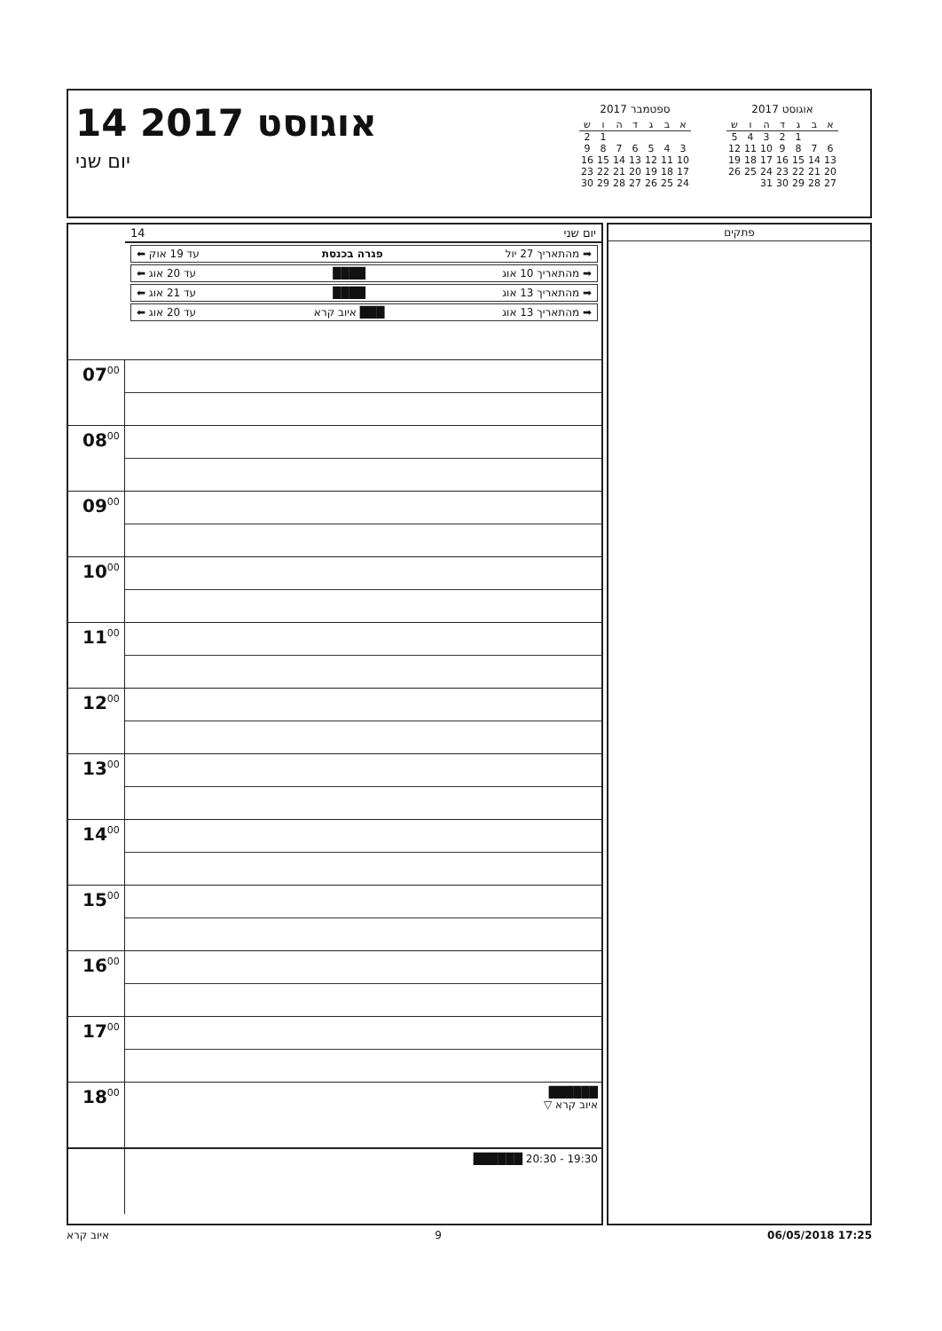14 אוגוסט 2017
יום שני
ספטמבר 2017
| א | ב | ג | ד | ה | ו | ש |
| --- | --- | --- | --- | --- | --- | --- |
| | | | | | 1 | 2 |
| 3 | 4 | 5 | 6 | 7 | 8 | 9 |
| 10 | 11 | 12 | 13 | 14 | 15 | 16 |
| 17 | 18 | 19 | 20 | 21 | 22 | 23 |
| 24 | 25 | 26 | 27 | 28 | 29 | 30 |
אוגוסט 2017
| א | ב | ג | ד | ה | ו | ש |
| --- | --- | --- | --- | --- | --- | --- |
| | | 1 | 2 | 3 | 4 | 5 |
| 6 | 7 | 8 | 9 | 10 | 11 | 12 |
| 13 | 14 | 15 | 16 | 17 | 18 | 19 |
| 20 | 21 | 22 | 23 | 24 | 25 | 26 |
| 27 | 28 | 29 | 30 | 31 | | |
יום שני 14
➡ מהתאריך 27 יול פגרה בכנסת עד 19 אוק ⬅
➡ מהתאריך 10 אוג ████ עד 20 אוג ⬅
➡ מהתאריך 13 אוג ████ עד 21 אוג ⬅
➡ מהתאריך 13 אוג ███ איוב קרא עד 20 אוג ⬅
07<sup>00</sup>
08<sup>00</sup>
09<sup>00</sup>
10<sup>00</sup>
11<sup>00</sup>
12<sup>00</sup>
13<sup>00</sup>
14<sup>00</sup>
15<sup>00</sup>
16<sup>00</sup>
17<sup>00</sup>
18<sup>00</sup> ██████
איוב קרא ▽
19:30 - 20:30 ██████
פתקים
איוב קרא 9 06/05/2018 17:25